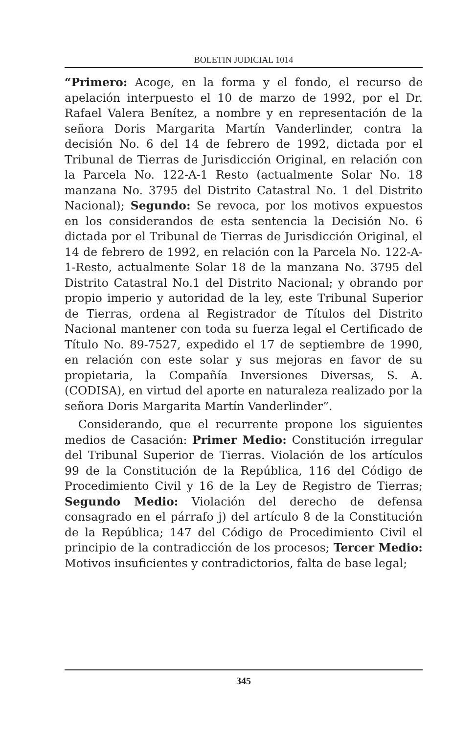BOLETIN JUDICIAL 1014
“Primero: Acoge, en la forma y el fondo, el recurso de apelación interpuesto el 10 de marzo de 1992, por el Dr. Rafael Valera Benítez, a nombre y en representación de la señora Doris Margarita Martín Vanderlinder, contra la decisión No. 6 del 14 de febrero de 1992, dictada por el Tribunal de Tierras de Jurisdicción Original, en relación con la Parcela No. 122-A-1 Resto (actualmente Solar No. 18 manzana No. 3795 del Distrito Catastral No. 1 del Distrito Nacional); Segundo: Se revoca, por los motivos expuestos en los considerandos de esta sentencia la Decisión No. 6 dictada por el Tribunal de Tierras de Jurisdicción Original, el 14 de febrero de 1992, en relación con la Parcela No. 122-A-1-Resto, actualmente Solar 18 de la manzana No. 3795 del Distrito Catastral No.1 del Distrito Nacional; y obrando por propio imperio y autoridad de la ley, este Tribunal Superior de Tierras, ordena al Registrador de Títulos del Distrito Nacional mantener con toda su fuerza legal el Certificado de Título No. 89-7527, expedido el 17 de septiembre de 1990, en relación con este solar y sus mejoras en favor de su propietaria, la Compañía Inversiones Diversas, S. A. (CODISA), en virtud del aporte en naturaleza realizado por la señora Doris Margarita Martín Vanderlinder”.
Considerando, que el recurrente propone los siguientes medios de Casación: Primer Medio: Constitución irregular del Tribunal Superior de Tierras. Violación de los artículos 99 de la Constitución de la República, 116 del Código de Procedimiento Civil y 16 de la Ley de Registro de Tierras; Segundo Medio: Violación del derecho de defensa consagrado en el párrafo j) del artículo 8 de la Constitución de la República; 147 del Código de Procedimiento Civil el principio de la contradicción de los procesos; Tercer Medio: Motivos insuficientes y contradictorios, falta de base legal;
345